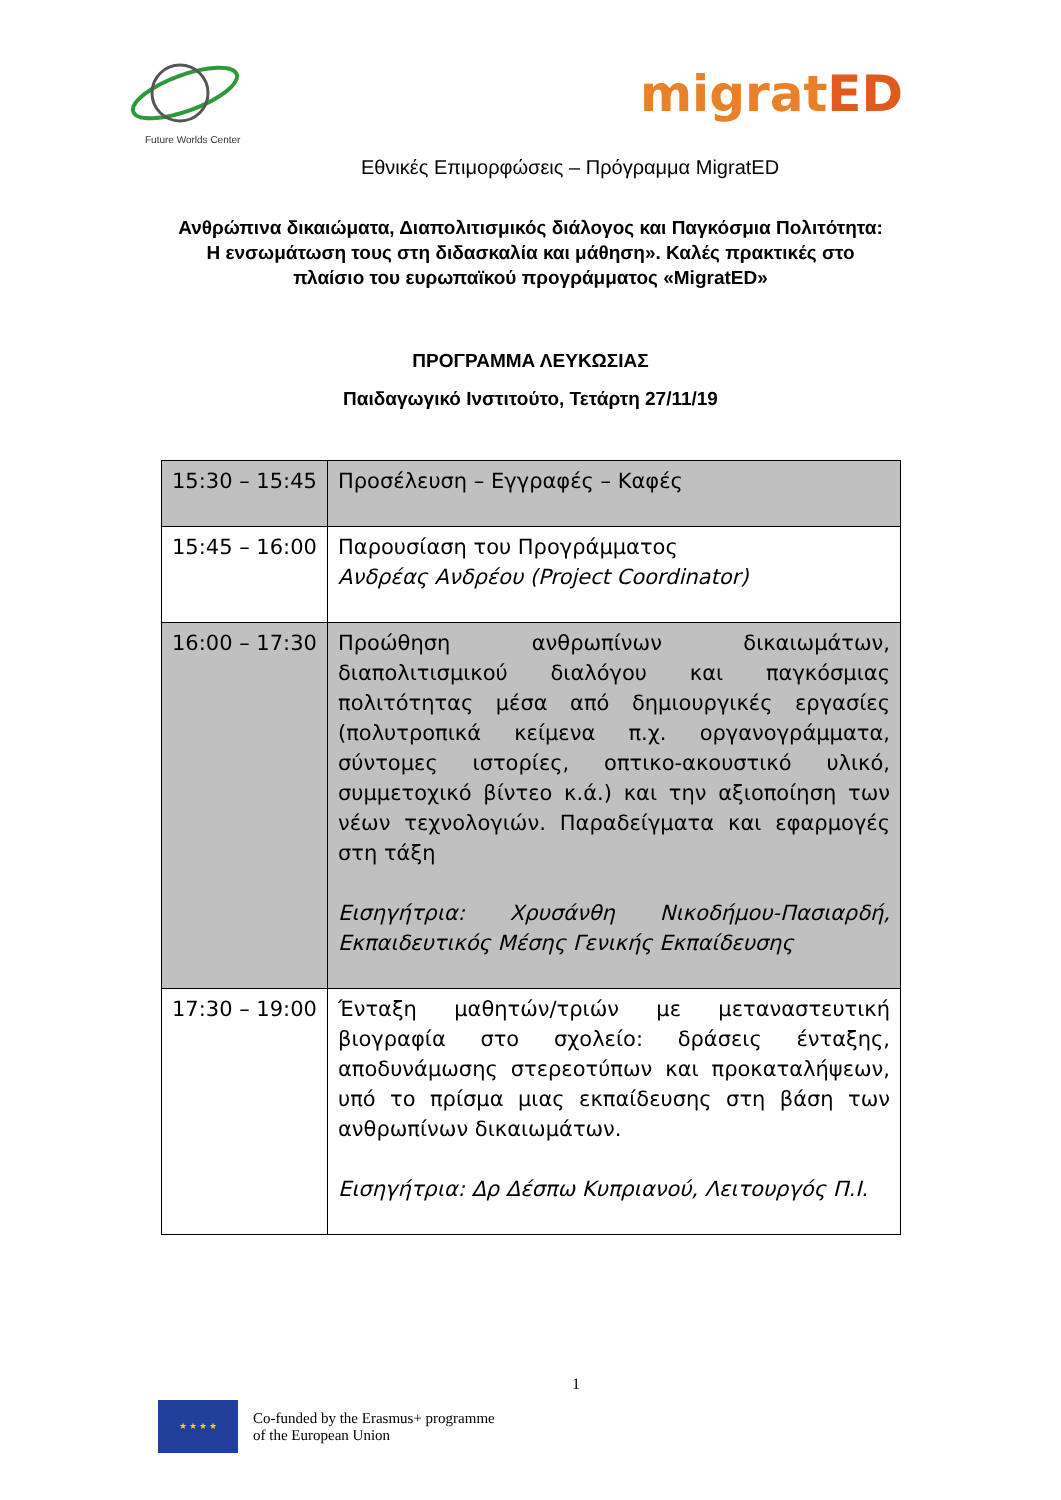Future Worlds Center
migratED
Εθνικές Επιμορφώσεις – Πρόγραμμα MigratED
Ανθρώπινα δικαιώματα, Διαπολιτισμικός διάλογος και Παγκόσμια Πολιτότητα: Η ενσωμάτωση τους στη διδασκαλία και μάθηση». Καλές πρακτικές στο πλαίσιο του ευρωπαϊκού προγράμματος «MigratED»
ΠΡΟΓΡΑΜΜΑ ΛΕΥΚΩΣΙΑΣ
Παιδαγωγικό Ινστιτούτο, Τετάρτη 27/11/19
| 15:30 – 15:45 | Προσέλευση – Εγγραφές – Καφές |
| 15:45 – 16:00 | Παρουσίαση του Προγράμματος Ανδρέας Ανδρέου (Project Coordinator) |
| 16:00 – 17:30 | Προώθηση ανθρωπίνων δικαιωμάτων, διαπολιτισμικού διαλόγου και παγκόσμιας πολιτότητας μέσα από δημιουργικές εργασίες (πολυτροπικά κείμενα π.χ. οργανογράμματα, σύντομες ιστορίες, οπτικο-ακουστικό υλικό, συμμετοχικό βίντεο κ.ά.) και την αξιοποίηση των νέων τεχνολογιών. Παραδείγματα και εφαρμογές στη τάξη Εισηγήτρια: Χρυσάνθη Νικοδήμου-Πασιαρδή, Εκπαιδευτικός Μέσης Γενικής Εκπαίδευσης |
| 17:30 – 19:00 | Ένταξη μαθητών/τριών με μεταναστευτική βιογραφία στο σχολείο: δράσεις ένταξης, αποδυνάμωσης στερεοτύπων και προκαταλήψεων, υπό το πρίσμα μιας εκπαίδευσης στη βάση των ανθρωπίνων δικαιωμάτων. Εισηγήτρια: Δρ Δέσπω Κυπριανού, Λειτουργός Π.Ι. |
1
★ ★ ★ ★
Co-funded by the Erasmus+ programme
of the European Union